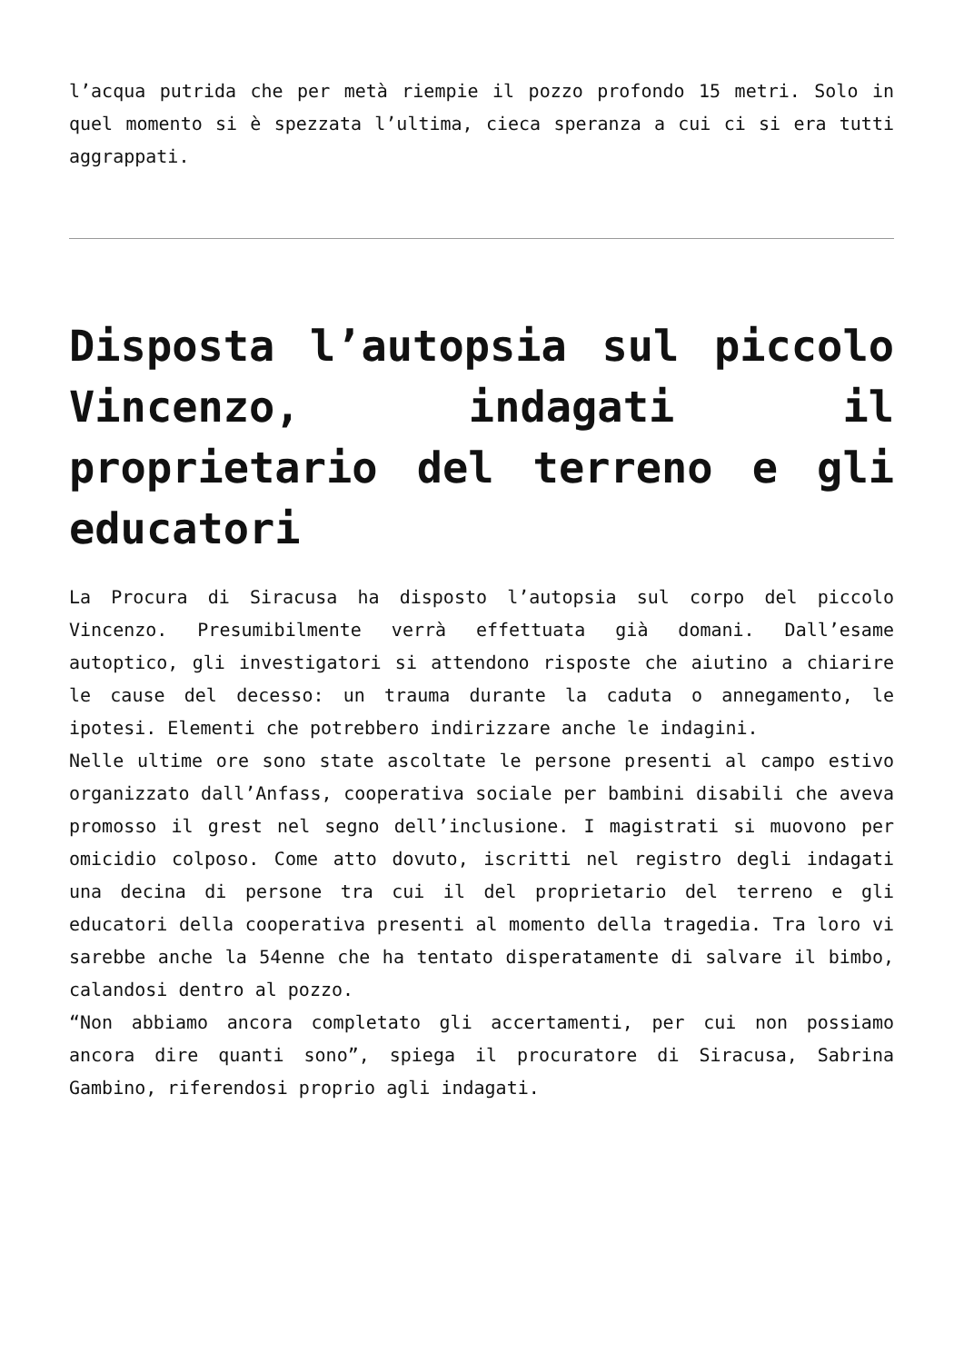l’acqua putrida che per metà riempie il pozzo profondo 15 metri. Solo in quel momento si è spezzata l’ultima, cieca speranza a cui ci si era tutti aggrappati.
Disposta l’autopsia sul piccolo Vincenzo, indagati il proprietario del terreno e gli educatori
La Procura di Siracusa ha disposto l’autopsia sul corpo del piccolo Vincenzo. Presumibilmente verrà effettuata già domani. Dall’esame autoptico, gli investigatori si attendono risposte che aiutino a chiarire le cause del decesso: un trauma durante la caduta o annegamento, le ipotesi. Elementi che potrebbero indirizzare anche le indagini.
Nelle ultime ore sono state ascoltate le persone presenti al campo estivo organizzato dall’Anfass, cooperativa sociale per bambini disabili che aveva promosso il grest nel segno dell’inclusione. I magistrati si muovono per omicidio colposo. Come atto dovuto, iscritti nel registro degli indagati una decina di persone tra cui il del proprietario del terreno e gli educatori della cooperativa presenti al momento della tragedia. Tra loro vi sarebbe anche la 54enne che ha tentato disperatamente di salvare il bimbo, calandosi dentro al pozzo.
“Non abbiamo ancora completato gli accertamenti, per cui non possiamo ancora dire quanti sono”, spiega il procuratore di Siracusa, Sabrina Gambino, riferendosi proprio agli indagati.